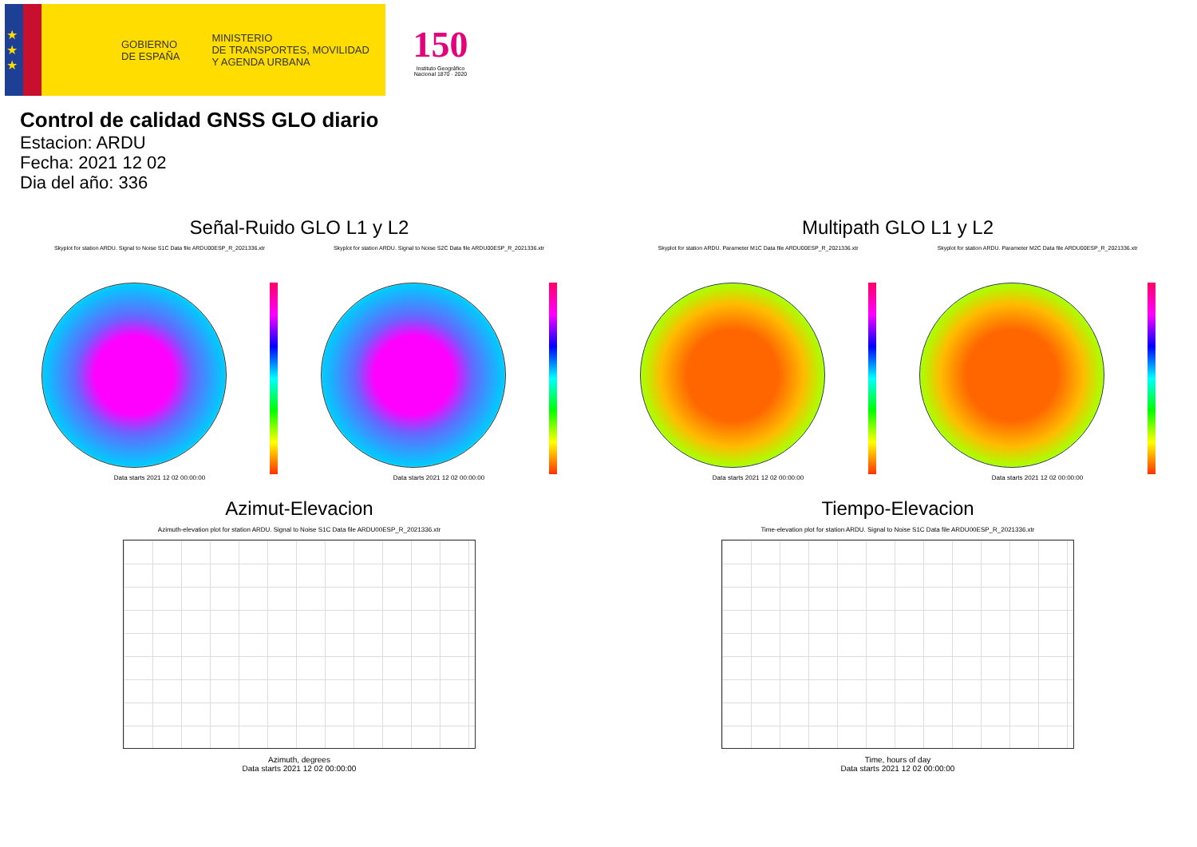★
★
★
GOBIERNO
DE ESPAÑA
MINISTERIO
DE TRANSPORTES, MOVILIDAD
Y AGENDA URBANA
150
Instituto Geográfico
Nacional 1870 · 2020
Control de calidad GNSS GLO diario
Estacion: ARDU
Fecha: 2021 12 02
Dia del año: 336
Señal-Ruido GLO L1 y L2
Skyplot for station ARDU. Signal to Noise S1C Data file ARDU00ESP_R_2021336.xtr Skyplot for station ARDU. Signal to Noise S2C Data file ARDU00ESP_R_2021336.xtr
Data starts 2021 12 02 00:00:00 Data starts 2021 12 02 00:00:00
Multipath GLO L1 y L2
Skyplot for station ARDU. Parameter M1C Data file ARDU00ESP_R_2021336.xtr Skyplot for station ARDU. Parameter M2C Data file ARDU00ESP_R_2021336.xtr
Data starts 2021 12 02 00:00:00 Data starts 2021 12 02 00:00:00
Azimut-Elevacion
Azimuth-elevation plot for station ARDU. Signal to Noise S1C Data file ARDU00ESP_R_2021336.xtr
Azimuth, degrees
Data starts 2021 12 02 00:00:00
Tiempo-Elevacion
Time-elevation plot for station ARDU. Signal to Noise S1C Data file ARDU00ESP_R_2021336.xtr
Time, hours of day
Data starts 2021 12 02 00:00:00